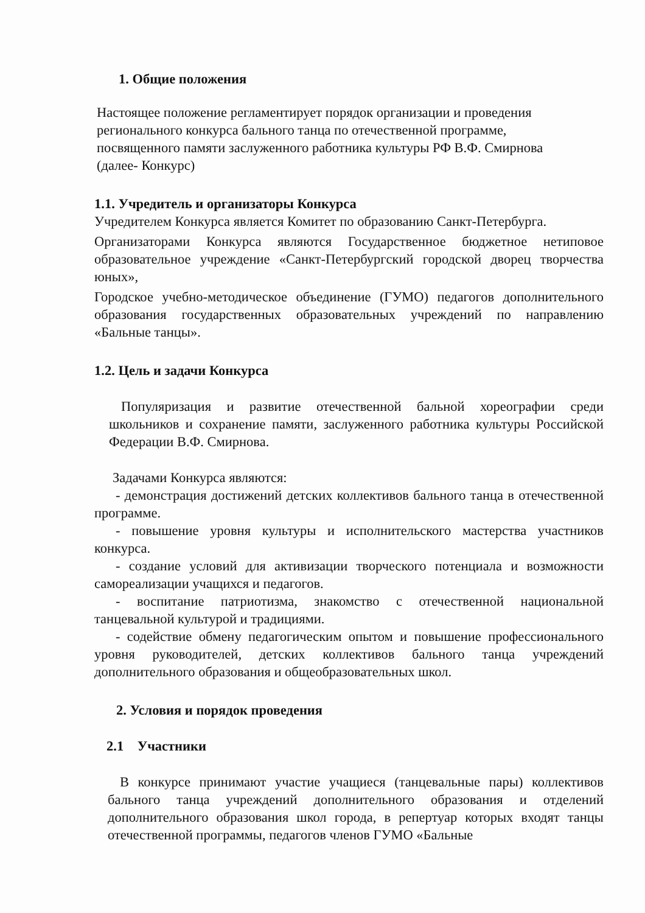1. Общие положения
Настоящее положение регламентирует порядок организации и проведения
регионального конкурса бального танца по отечественной программе,
посвященного памяти заслуженного работника культуры РФ В.Ф. Смирнова
(далее- Конкурс)
1.1. Учредитель и организаторы Конкурса
Учредителем Конкурса является Комитет по образованию Санкт-Петербурга.
Организаторами Конкурса являются Государственное бюджетное нетиповое образовательное учреждение «Санкт-Петербургский городской дворец творчества юных»,
Городское учебно-методическое объединение (ГУМО) педагогов дополнительного образования государственных образовательных учреждений по направлению «Бальные танцы».
1.2. Цель и задачи Конкурса
Популяризация и развитие отечественной бальной хореографии среди школьников и сохранение памяти, заслуженного работника культуры Российской Федерации В.Ф. Смирнова.
Задачами Конкурса являются:
- демонстрация достижений детских коллективов бального танца в отечественной программе.
- повышение уровня культуры и исполнительского мастерства участников конкурса.
- создание условий для активизации творческого потенциала и возможности самореализации учащихся и педагогов.
- воспитание патриотизма, знакомство с отечественной национальной танцевальной культурой и традициями.
- содействие обмену педагогическим опытом и повышение профессионального уровня руководителей, детских коллективов бального танца учреждений дополнительного образования и общеобразовательных школ.
2. Условия и порядок проведения
2.1 Участники
В конкурсе принимают участие учащиеся (танцевальные пары) коллективов бального танца учреждений дополнительного образования и отделений дополнительного образования школ города, в репертуар которых входят танцы отечественной программы, педагогов членов ГУМО «Бальные